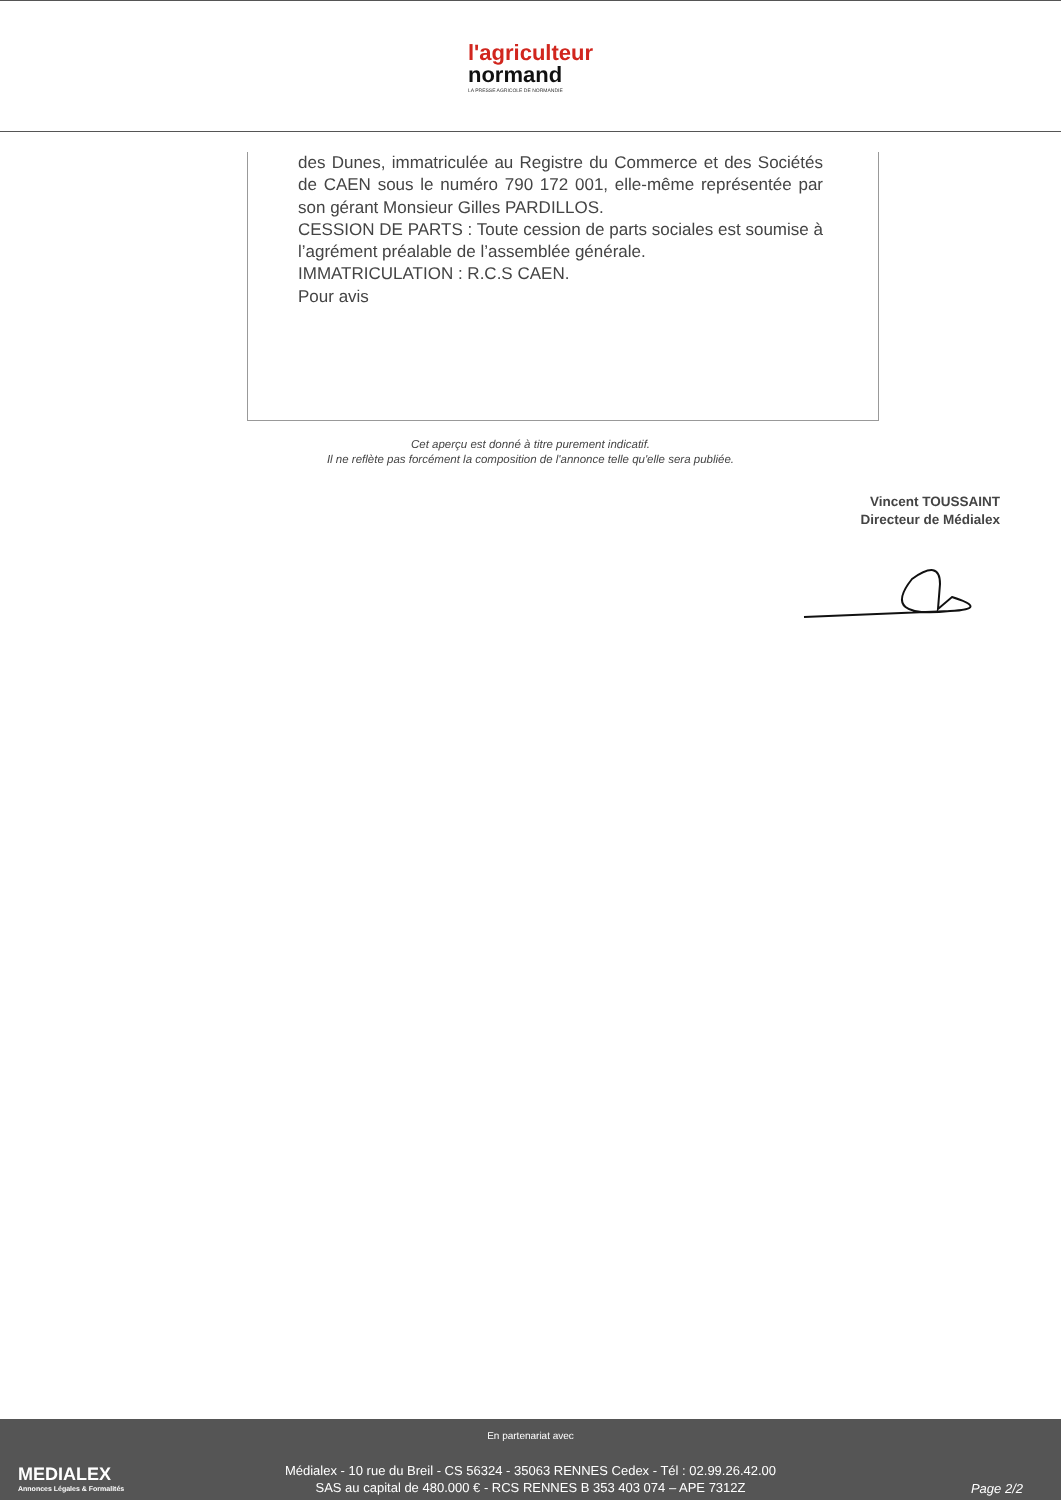l'agriculteur
normand
LA PRESSE AGRICOLE DE NORMANDIE
des Dunes, immatriculée au Registre du Commerce et des Sociétés de CAEN sous le numéro 790 172 001, elle-même représentée par son gérant Monsieur Gilles PARDILLOS.
CESSION DE PARTS : Toute cession de parts sociales est soumise à l’agrément préalable de l’assemblée générale.
IMMATRICULATION : R.C.S CAEN.
Pour avis
Cet aperçu est donné à titre purement indicatif.
Il ne reflète pas forcément la composition de l'annonce telle qu'elle sera publiée.
Vincent TOUSSAINT
Directeur de Médialex
MEDIALEX
Annonces Légales & Formalités
En partenariat avec
Médialex - 10 rue du Breil - CS 56324 - 35063 RENNES Cedex - Tél : 02.99.26.42.00
SAS au capital de 480.000 € - RCS RENNES B 353 403 074 – APE 7312Z
Page 2/2